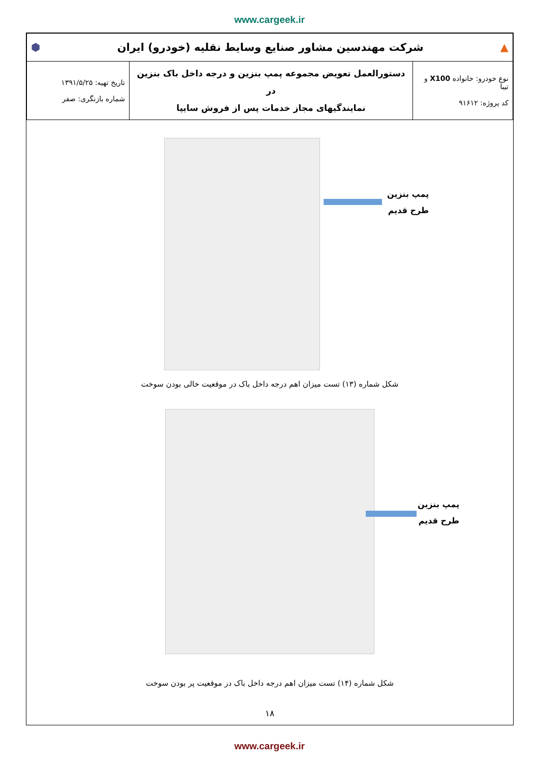www.cargeek.ir
| ▲ شرکت مهندسین مشاور صنایع وسایط نقلیه (خودرو) ایران ⬢ | | |
| نوع خودرو: خانواده X100 و تیبا کد پروژه: ۹۱۶۱۲ | دستورالعمل تعویض مجموعه پمپ بنزین و درجه داخل باک بنزین در نمایندگیهای مجاز خدمات پس از فروش سایپا | تاریخ تهیه: ۱۳۹۱/۵/۲۵ شماره بازنگری: صفر |
پمپ بنزین
طرح قدیم
شکل شماره (۱۳) تست میزان اهم درجه داخل باک در موقعیت خالی بودن سوخت
پمپ بنزین
طرح قدیم
شکل شماره (۱۴) تست میزان اهم درجه داخل باک در موقعیت پر بودن سوخت
۱۸
www.cargeek.ir